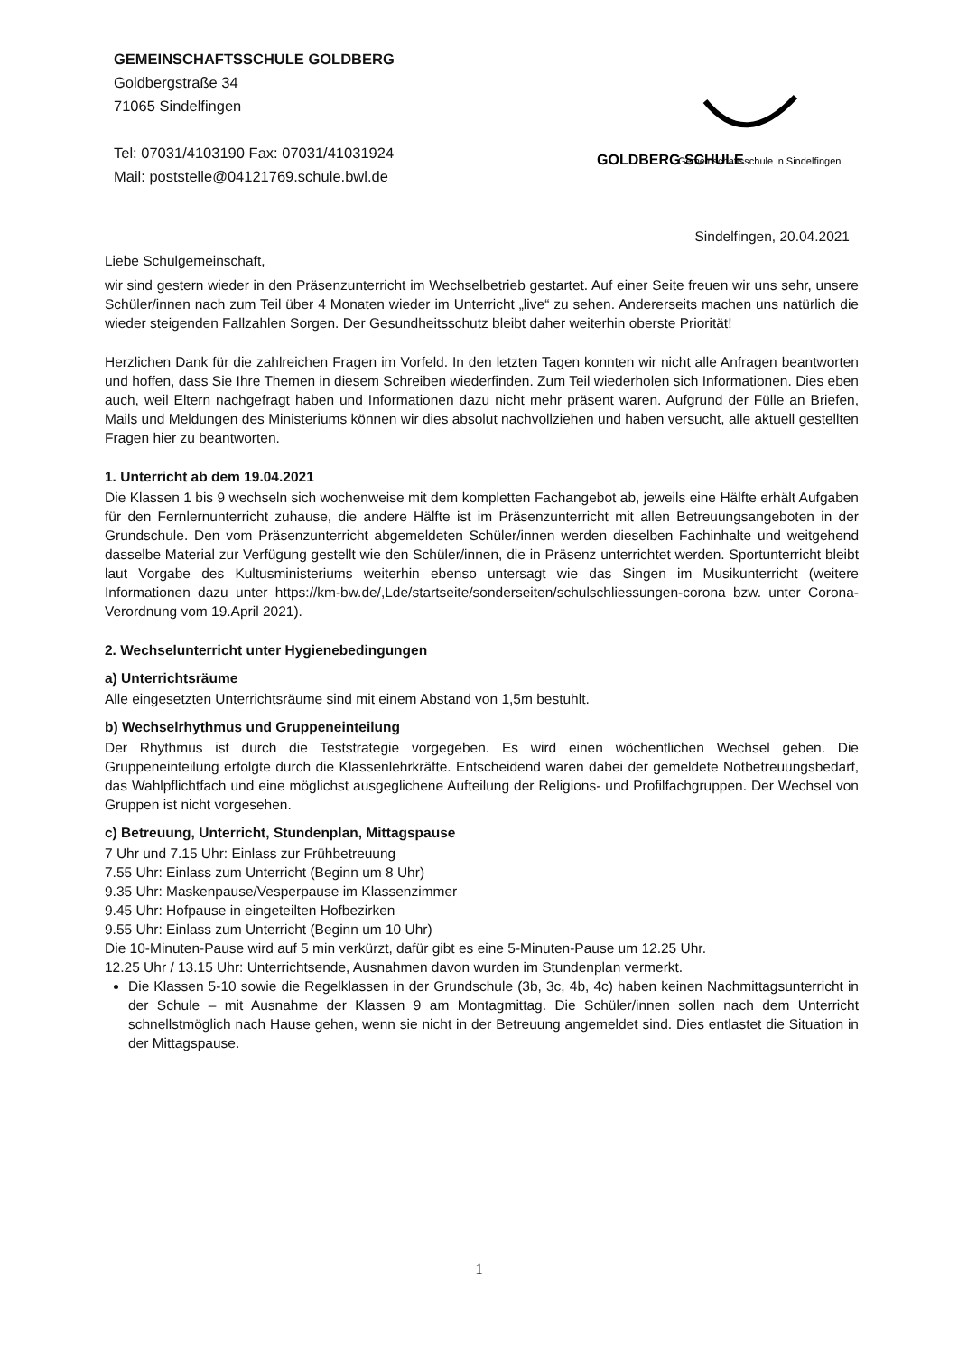GEMEINSCHAFTSSCHULE GOLDBERG
Goldbergstraße 34
71065 Sindelfingen
Tel: 07031/4103190 Fax: 07031/41031924
Mail: poststelle@04121769.schule.bwl.de
GOLDBERG SCHULE
Gemeinschaftsschule in Sindelfingen
Sindelfingen, 20.04.2021
Liebe Schulgemeinschaft,
wir sind gestern wieder in den Präsenzunterricht im Wechselbetrieb gestartet. Auf einer Seite freuen wir uns sehr, unsere Schüler/innen nach zum Teil über 4 Monaten wieder im Unterricht „live“ zu sehen. Andererseits machen uns natürlich die wieder steigenden Fallzahlen Sorgen. Der Gesundheitsschutz bleibt daher weiterhin oberste Priorität!
Herzlichen Dank für die zahlreichen Fragen im Vorfeld. In den letzten Tagen konnten wir nicht alle Anfragen beantworten und hoffen, dass Sie Ihre Themen in diesem Schreiben wiederfinden. Zum Teil wiederholen sich Informationen. Dies eben auch, weil Eltern nachgefragt haben und Informationen dazu nicht mehr präsent waren. Aufgrund der Fülle an Briefen, Mails und Meldungen des Ministeriums können wir dies absolut nachvollziehen und haben versucht, alle aktuell gestellten Fragen hier zu beantworten.
1. Unterricht ab dem 19.04.2021
Die Klassen 1 bis 9 wechseln sich wochenweise mit dem kompletten Fachangebot ab, jeweils eine Hälfte erhält Aufgaben für den Fernlernunterricht zuhause, die andere Hälfte ist im Präsenzunterricht mit allen Betreuungsangeboten in der Grundschule. Den vom Präsenzunterricht abgemeldeten Schüler/innen werden dieselben Fachinhalte und weitgehend dasselbe Material zur Verfügung gestellt wie den Schüler/innen, die in Präsenz unterrichtet werden. Sportunterricht bleibt laut Vorgabe des Kultusministeriums weiterhin ebenso untersagt wie das Singen im Musikunterricht (weitere Informationen dazu unter https://km-bw.de/,Lde/startseite/sonderseiten/schulschliessungen-corona bzw. unter Corona-Verordnung vom 19.April 2021).
2. Wechselunterricht unter Hygienebedingungen
a) Unterrichtsräume
Alle eingesetzten Unterrichtsräume sind mit einem Abstand von 1,5m bestuhlt.
b) Wechselrhythmus und Gruppeneinteilung
Der Rhythmus ist durch die Teststrategie vorgegeben. Es wird einen wöchentlichen Wechsel geben. Die Gruppeneinteilung erfolgte durch die Klassenlehrkräfte. Entscheidend waren dabei der gemeldete Notbetreuungsbedarf, das Wahlpflichtfach und eine möglichst ausgeglichene Aufteilung der Religions- und Profilfachgruppen. Der Wechsel von Gruppen ist nicht vorgesehen.
c) Betreuung, Unterricht, Stundenplan, Mittagspause
7 Uhr und 7.15 Uhr: Einlass zur Frühbetreuung
7.55 Uhr: Einlass zum Unterricht (Beginn um 8 Uhr)
9.35 Uhr: Maskenpause/Vesperpause im Klassenzimmer
9.45 Uhr: Hofpause in eingeteilten Hofbezirken
9.55 Uhr: Einlass zum Unterricht (Beginn um 10 Uhr)
Die 10-Minuten-Pause wird auf 5 min verkürzt, dafür gibt es eine 5-Minuten-Pause um 12.25 Uhr.
12.25 Uhr / 13.15 Uhr: Unterrichtsende, Ausnahmen davon wurden im Stundenplan vermerkt.
Die Klassen 5-10 sowie die Regelklassen in der Grundschule (3b, 3c, 4b, 4c) haben keinen Nachmittagsunterricht in der Schule – mit Ausnahme der Klassen 9 am Montagmittag. Die Schüler/innen sollen nach dem Unterricht schnellstmöglich nach Hause gehen, wenn sie nicht in der Betreuung angemeldet sind. Dies entlastet die Situation in der Mittagspause.
1